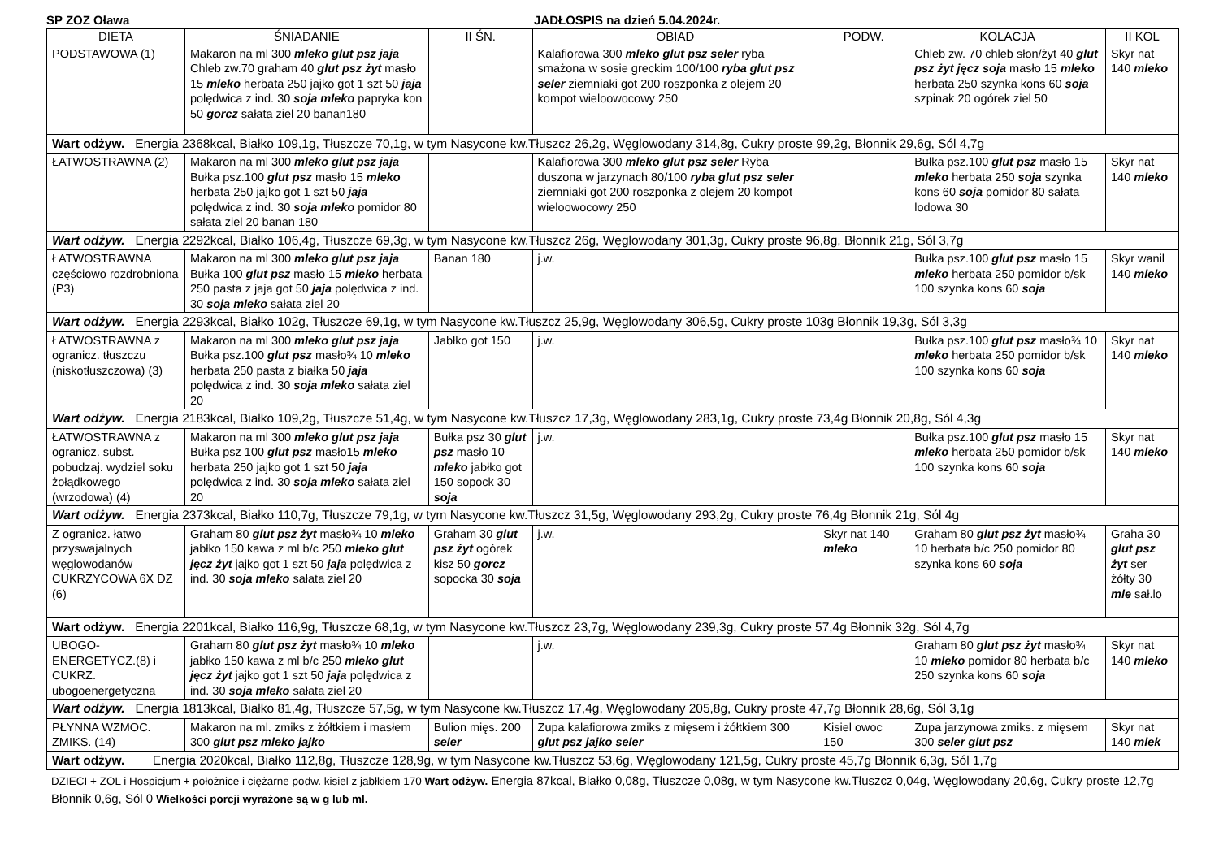SP ZOZ Oława JADŁOSPIS na dzień 5.04.2024r.
| DIETA | ŚNIADANIE | II ŚN. | OBIAD | PODW. | KOLACJA | II KOL |
| --- | --- | --- | --- | --- | --- | --- |
| PODSTAWOWA (1) | Makaron na ml 300 mleko glut psz jaja Chleb zw.70 graham 40 glut psz żyt masło 15 mleko herbata 250 jajko got 1 szt 50 jaja polędwica z ind. 30 soja mleko papryka kon 50 gorcz sałata ziel 20 banan180 | | Kalafiorowa 300 mleko glut psz seler ryba smażona w sosie greckim 100/100 ryba glut psz seler ziemniaki got 200 roszponka z olejem 20 kompot wieloowocowy 250 | | Chleb zw. 70 chleb słon/żyt 40 glut psz żyt jęcz soja masło 15 mleko herbata 250 szynka kons 60 soja szpinak 20 ogórek ziel 50 | Skyr nat 140 mleko |
| Wart odżyw. Energia 2368kcal, Białko 109,1g, Tłuszcze 70,1g, w tym Nasycone kw.Tłuszcz 26,2g, Węglowodany 314,8g, Cukry proste 99,2g, Błonnik 29,6g, Sól 4,7g | | | | | | |
| ŁATWOSTRAWNA (2) | Makaron na ml 300 mleko glut psz jaja Bułka psz.100 glut psz masło 15 mleko herbata 250 jajko got 1 szt 50 jaja polędwica z ind. 30 soja mleko pomidor 80 sałata ziel 20 banan 180 | | Kalafiorowa 300 mleko glut psz seler Ryba duszona w jarzynach 80/100 ryba glut psz seler ziemniaki got 200 roszponka z olejem 20 kompot wieloowocowy 250 | | Bułka psz.100 glut psz masło 15 mleko herbata 250 soja szynka kons 60 soja pomidor 80 sałata lodowa 30 | Skyr nat 140 mleko |
| Wart odżyw. Energia 2292kcal, Białko 106,4g, Tłuszcze 69,3g, w tym Nasycone kw.Tłuszcz 26g, Węglowodany 301,3g, Cukry proste 96,8g, Błonnik 21g, Sól 3,7g | | | | | | |
| ŁATWOSTRAWNA częściowo rozdrobniona (P3) | Makaron na ml 300 mleko glut psz jaja Bułka 100 glut psz masło 15 mleko herbata 250 pasta z jaja got 50 jaja polędwica z ind. 30 soja mleko sałata ziel 20 | Banan 180 | j.w. | | Bułka psz.100 glut psz masło 15 mleko herbata 250 pomidor b/sk 100 szynka kons 60 soja | Skyr wanil 140 mleko |
| Wart odżyw. Energia 2293kcal, Białko 102g, Tłuszcze 69,1g, w tym Nasycone kw.Tłuszcz 25,9g, Węglowodany 306,5g, Cukry proste 103g Błonnik 19,3g, Sól 3,3g | | | | | | |
| ŁATWOSTRAWNA z ograni cz. tłuszczu (niskotłuszczowa) (3) | Makaron na ml 300 mleko glut psz jaja Bułka psz.100 glut psz masło¾ 10 mleko herbata 250 pasta z białka 50 jaja polędwica z ind. 30 soja mleko sałata ziel 20 | Jabłko got 150 | j.w. | | Bułka psz.100 glut psz masło¾ 10 mleko herbata 250 pomidor b/sk 100 szynka kons 60 soja | Skyr nat 140 mleko |
| Wart odżyw. Energia 2183kcal, Białko 109,2g, Tłuszcze 51,4g, w tym Nasycone kw.Tłuszcz 17,3g, Węglowodany 283,1g, Cukry proste 73,4g Błonnik 20,8g, Sól 4,3g | | | | | | |
| ŁATWOSTRAWNA z ogranicz. subst. pobudzaj. wydziel soku żołądkowego (wrzodowa) (4) | Makaron na ml 300 mleko glut psz jaja Bułka psz 100 glut psz masło15 mleko herbata 250 jajko got 1 szt 50 jaja polędwica z ind. 30 soja mleko sałata ziel 20 | Bułka psz 30 glut psz masło 10 mleko jabłko got 150 sopock 30 soja | j.w. | | Bułka psz.100 glut psz masło 15 mleko herbata 250 pomidor b/sk 100 szynka kons 60 soja | Skyr nat 140 mleko |
| Wart odżyw. Energia 2373kcal, Białko 110,7g, Tłuszcze 79,1g, w tym Nasycone kw.Tłuszcz 31,5g, Węglowodany 293,2g, Cukry proste 76,4g Błonnik 21g, Sól 4g | | | | | | |
| Z ogranicz. łatwo przyswajalnych węglowodanów CUKRZYCOWA 6X DZ (6) | Graham 80 glut psz żyt masło¾ 10 mleko jabłko 150 kawa z ml b/c 250 mleko glut jęcz żyt jajko got 1 szt 50 jaja polędwica z ind. 30 soja mleko sałata ziel 20 | Graham 30 glut psz żyt ogórek kisz 50 gorcz sopocka 30 soja | j.w. | Skyr nat 140 mleko | Graham 80 glut psz żyt masło¾ 10 herbata b/c 250 pomidor 80 szynka kons 60 soja | Graha 30 glut psz żyt ser żółty 30 mle sał.lo |
| Wart odżyw. Energia 2201kcal, Białko 116,9g, Tłuszcze 68,1g, w tym Nasycone kw.Tłuszcz 23,7g, Węglowodany 239,3g, Cukry proste 57,4g Błonnik 32g, Sól 4,7g | | | | | | |
| UBOGO-ENERGETYCZ.(8) i CUKRZ. ubogoenergetyczna | Graham 80 glut psz żyt masło¾ 10 mleko jabłko 150 kawa z ml b/c 250 mleko glut jęcz żyt jajko got 1 szt 50 jaja polędwica z ind. 30 soja mleko sałata ziel 20 | | j.w. | | Graham 80 glut psz żyt masło¾ 10 mleko pomidor 80 herbata b/c 250 szynka kons 60 soja | Skyr nat 140 mleko |
| Wart odżyw. Energia 1813kcal, Białko 81,4g, Tłuszcze 57,5g, w tym Nasycone kw.Tłuszcz 17,4g, Węglowodany 205,8g, Cukry proste 47,7g Błonnik 28,6g, Sól 3,1g | | | | | | |
| PŁYNNA WZMOC. ZMIKS. (14) | Makaron na ml. zmiks z żółtkiem i masłem 300 glut psz mleko jajko | Bulion mięs. 200 seler | Zupa kalafiorowa zmiks z mięsem i żółtkiem 300 glut psz jajko seler | Kisiel owoc 150 | Zupa jarzynowa zmiks. z mięsem 300 seler glut psz | Skyr nat 140 mlek |
| Wart odżyw. Energia 2020kcal, Białko 112,8g, Tłuszcze 128,9g, w tym Nasycone kw.Tłuszcz 53,6g, Węglowodany 121,5g, Cukry proste 45,7g Błonnik 6,3g, Sól 1,7g | | | | | | |
DZIECI + ZOL i Hospicjum + położnice i ciężarne podw. kisiel z jabłkiem 170 Wart odżyw. Energia 87kcal, Białko 0,08g, Tłuszcze 0,08g, w tym Nasycone kw.Tłuszcz 0,04g, Węglowodany 20,6g, Cukry proste 12,7g Błonnik 0,6g, Sól 0 Wielkości porcji wyrażone są w g lub ml.